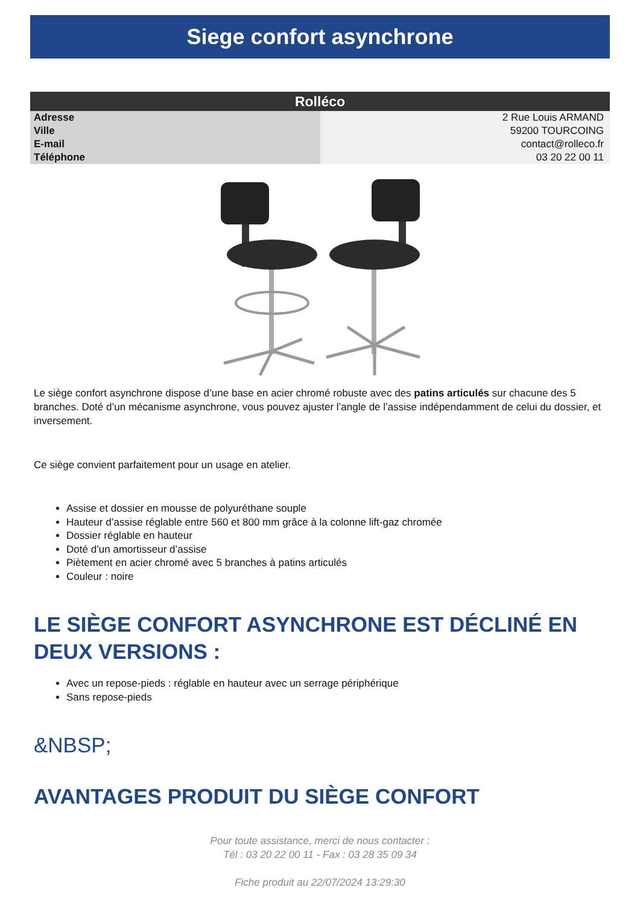Siege confort asynchrone
| Rolléco | |
| --- | --- |
| Adresse | 2 Rue Louis ARMAND |
| Ville | 59200 TOURCOING |
| E-mail | contact@rolleco.fr |
| Téléphone | 03 20 22 00 11 |
Le siège confort asynchrone dispose d’une base en acier chromé robuste avec des patins articulés sur chacune des 5 branches. Doté d’un mécanisme asynchrone, vous pouvez ajuster l’angle de l’assise indépendamment de celui du dossier, et inversement.
Ce siège convient parfaitement pour un usage en atelier.
Assise et dossier en mousse de polyuréthane souple
Hauteur d’assise réglable entre 560 et 800 mm grâce à la colonne lift-gaz chromée
Dossier réglable en hauteur
Doté d’un amortisseur d’assise
Piètement en acier chromé avec 5 branches à patins articulés
Couleur : noire
LE SIÈGE CONFORT ASYNCHRONE EST DÉCLINÉ EN DEUX VERSIONS :
Avec un repose-pieds : réglable en hauteur avec un serrage périphérique
Sans repose-pieds
&NBSP;
AVANTAGES PRODUIT DU SIÈGE CONFORT
Pour toute assistance, merci de nous contacter :
Tél : 03 20 22 00 11 - Fax : 03 28 35 09 34
Fiche produit au 22/07/2024 13:29:30